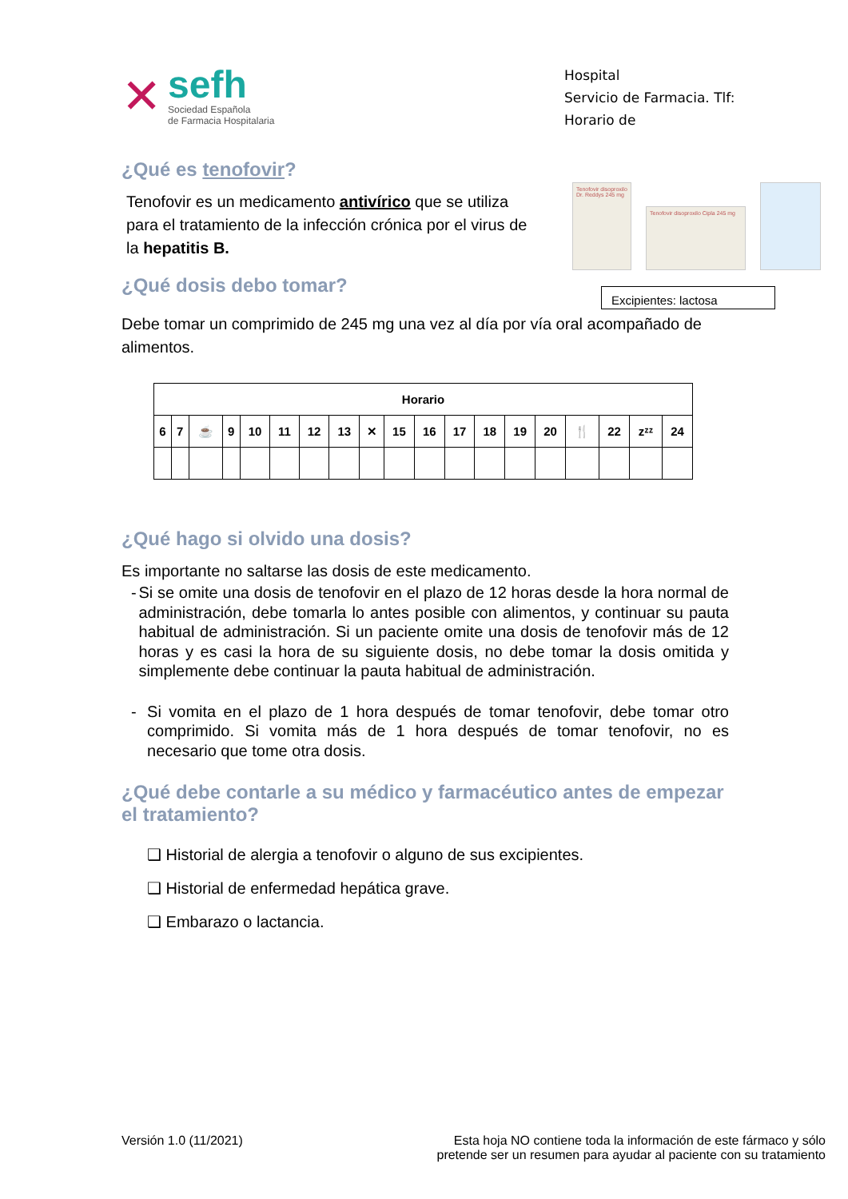Hospital
Servicio de Farmacia. Tlf:
Horario de
Tenofovir disoproxilo Dr. Reddys 245 mg
Tenofovir disoproxilo Cipla 245 mg
Excipientes: lactosa
✕
sefh
Sociedad Española
de Farmacia Hospitalaria
¿Qué es tenofovir?
Tenofovir es un medicamento antivírico que se utiliza para el tratamiento de la infección crónica por el virus de la hepatitis B.
¿Qué dosis debo tomar?
Debe tomar un comprimido de 245 mg una vez al día por vía oral acompañado de alimentos.
| Horario | | | | | | | | | | | | | | | | | | |
| --- | --- | --- | --- | --- | --- | --- | --- | --- | --- | --- | --- | --- | --- | --- | --- | --- | --- | --- |
| 6 | 7 | ☕ | 9 | 10 | 11 | 12 | 13 | ✕ | 15 | 16 | 17 | 18 | 19 | 20 | 🍴 | 22 | zᶻᶻ | 24 |
¿Qué hago si olvido una dosis?
Es importante no saltarse las dosis de este medicamento.
- Si se omite una dosis de tenofovir en el plazo de 12 horas desde la hora normal de administración, debe tomarla lo antes posible con alimentos, y continuar su pauta habitual de administración. Si un paciente omite una dosis de tenofovir más de 12 horas y es casi la hora de su siguiente dosis, no debe tomar la dosis omitida y simplemente debe continuar la pauta habitual de administración.
- Si vomita en el plazo de 1 hora después de tomar tenofovir, debe tomar otro comprimido. Si vomita más de 1 hora después de tomar tenofovir, no es necesario que tome otra dosis.
¿Qué debe contarle a su médico y farmacéutico antes de empezar el tratamiento?
❑ Historial de alergia a tenofovir o alguno de sus excipientes.
❑ Historial de enfermedad hepática grave.
❑ Embarazo o lactancia.
Versión 1.0 (11/2021) Esta hoja NO contiene toda la información de este fármaco y sólo
pretende ser un resumen para ayudar al paciente con su tratamiento